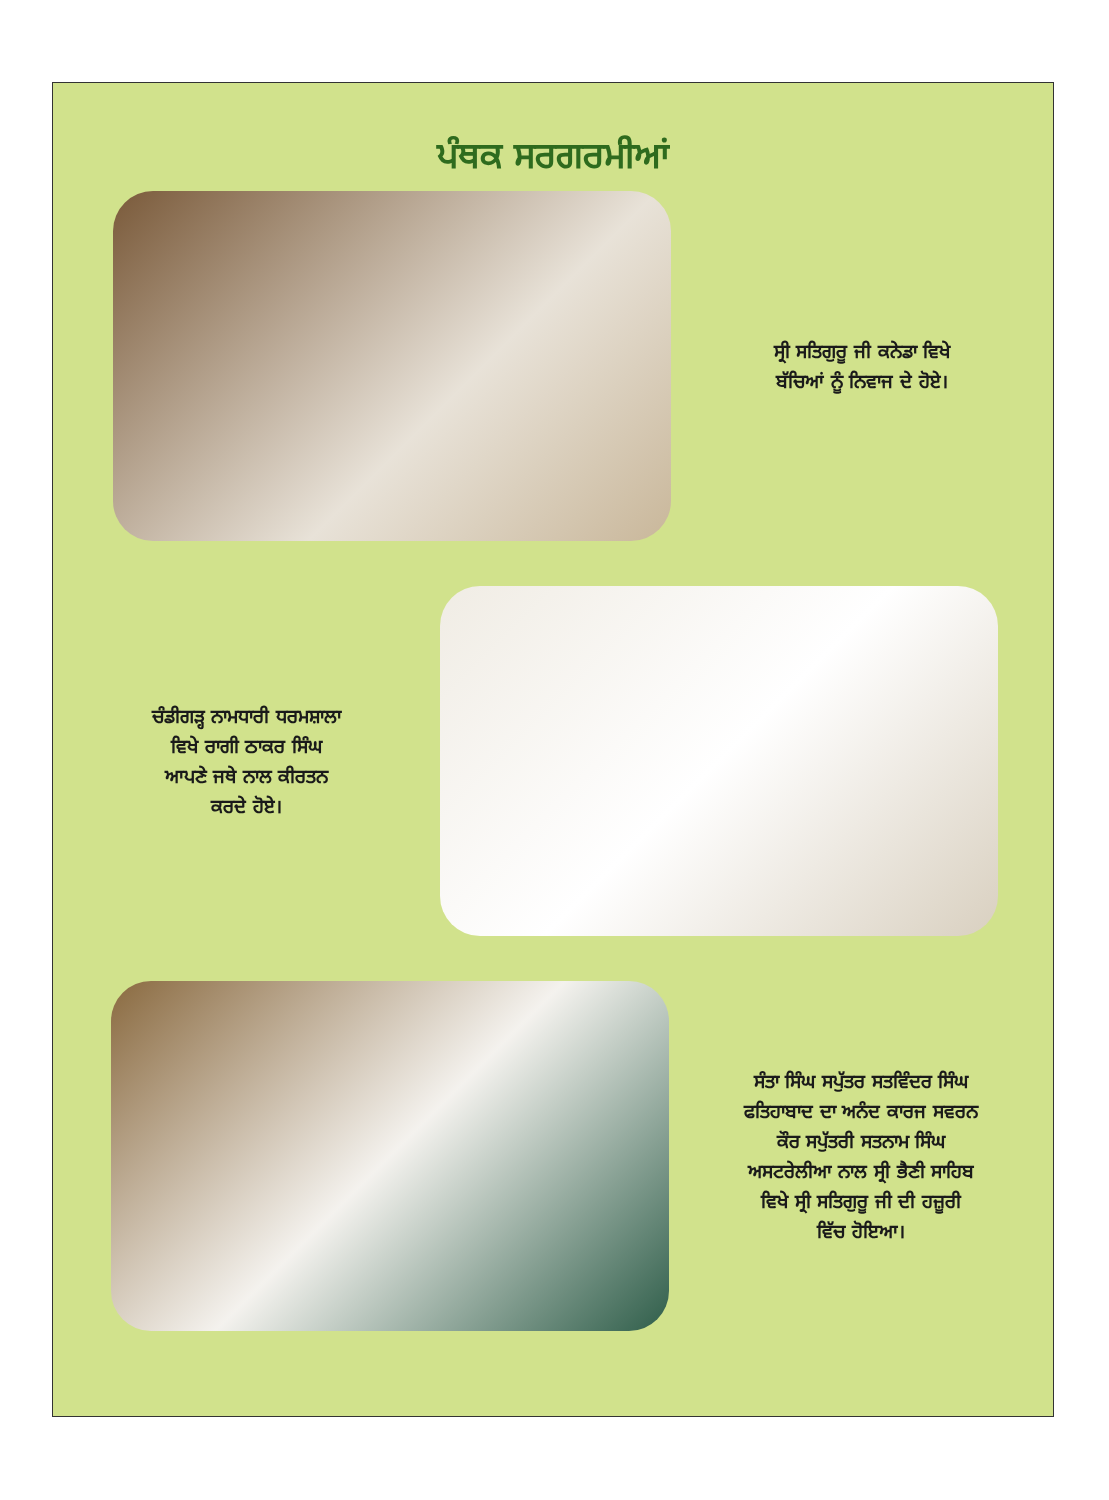ਪੰਥਕ ਸਰਗਰਮੀਆਂ
ਸ੍ਰੀ ਸਤਿਗੁਰੂ ਜੀ ਕਨੇਡਾ ਵਿਖੇ
ਬੱਚਿਆਂ ਨੂੰ ਨਿਵਾਜ ਦੇ ਹੋਏ।
ਚੰਡੀਗੜ੍ਹ ਨਾਮਧਾਰੀ ਧਰਮਸ਼ਾਲਾ
ਵਿਖੇ ਰਾਗੀ ਠਾਕਰ ਸਿੰਘ
ਆਪਣੇ ਜਥੇ ਨਾਲ ਕੀਰਤਨ
ਕਰਦੇ ਹੋਏ।
ਸੰਤਾ ਸਿੰਘ ਸਪੁੱਤਰ ਸਤਵਿੰਦਰ ਸਿੰਘ
ਫਤਿਹਾਬਾਦ ਦਾ ਅਨੰਦ ਕਾਰਜ ਸਵਰਨ
ਕੌਰ ਸਪੁੱਤਰੀ ਸਤਨਾਮ ਸਿੰਘ
ਅਸਟਰੇਲੀਆ ਨਾਲ ਸ੍ਰੀ ਭੈਣੀ ਸਾਹਿਬ
ਵਿਖੇ ਸ੍ਰੀ ਸਤਿਗੁਰੂ ਜੀ ਦੀ ਹਜ਼ੂਰੀ
ਵਿੱਚ ਹੋਇਆ।